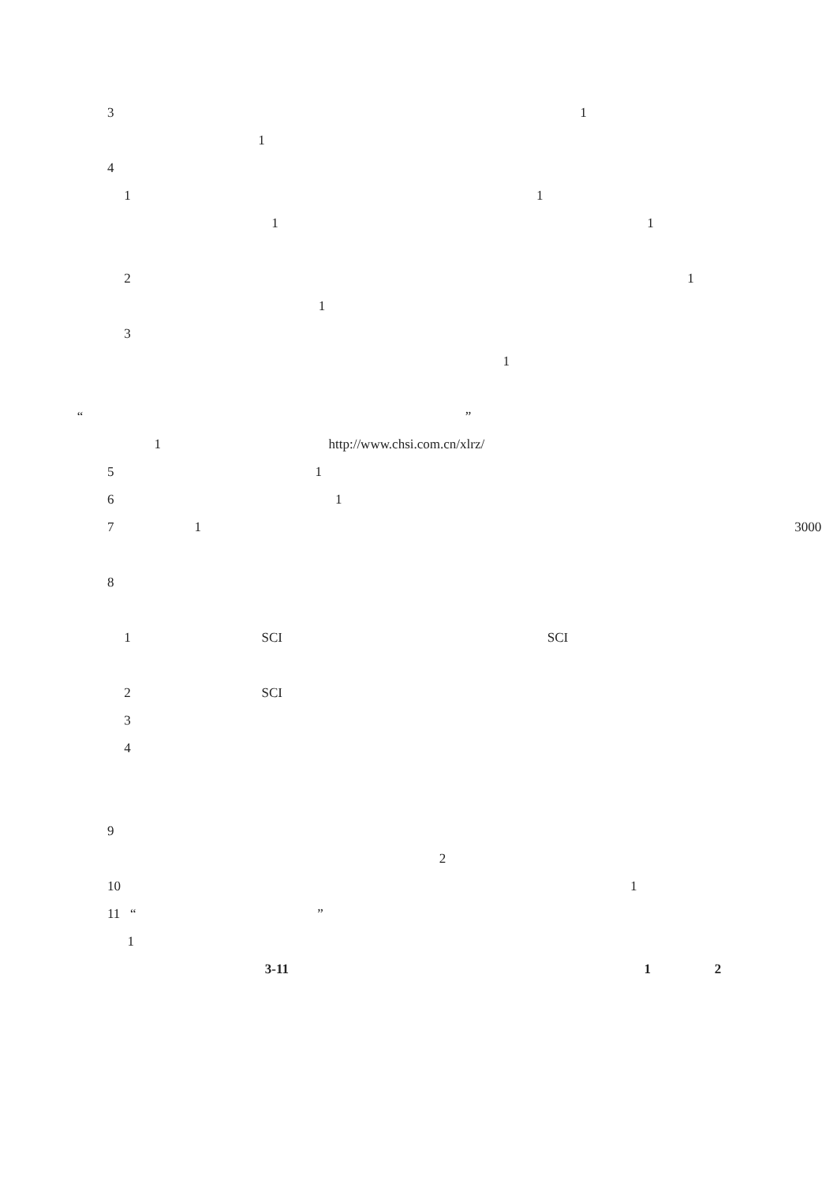3 1
1
4
1 1
1 1
2 1
1
3
1
“ ”
1 http://www.chsi.com.cn/xlrz/
5 1
6 1
7 1 3000
8
1 SCI SCI
2 SCI
3
4
9
2
10 1
11 “ ”
1
3-11 1 2